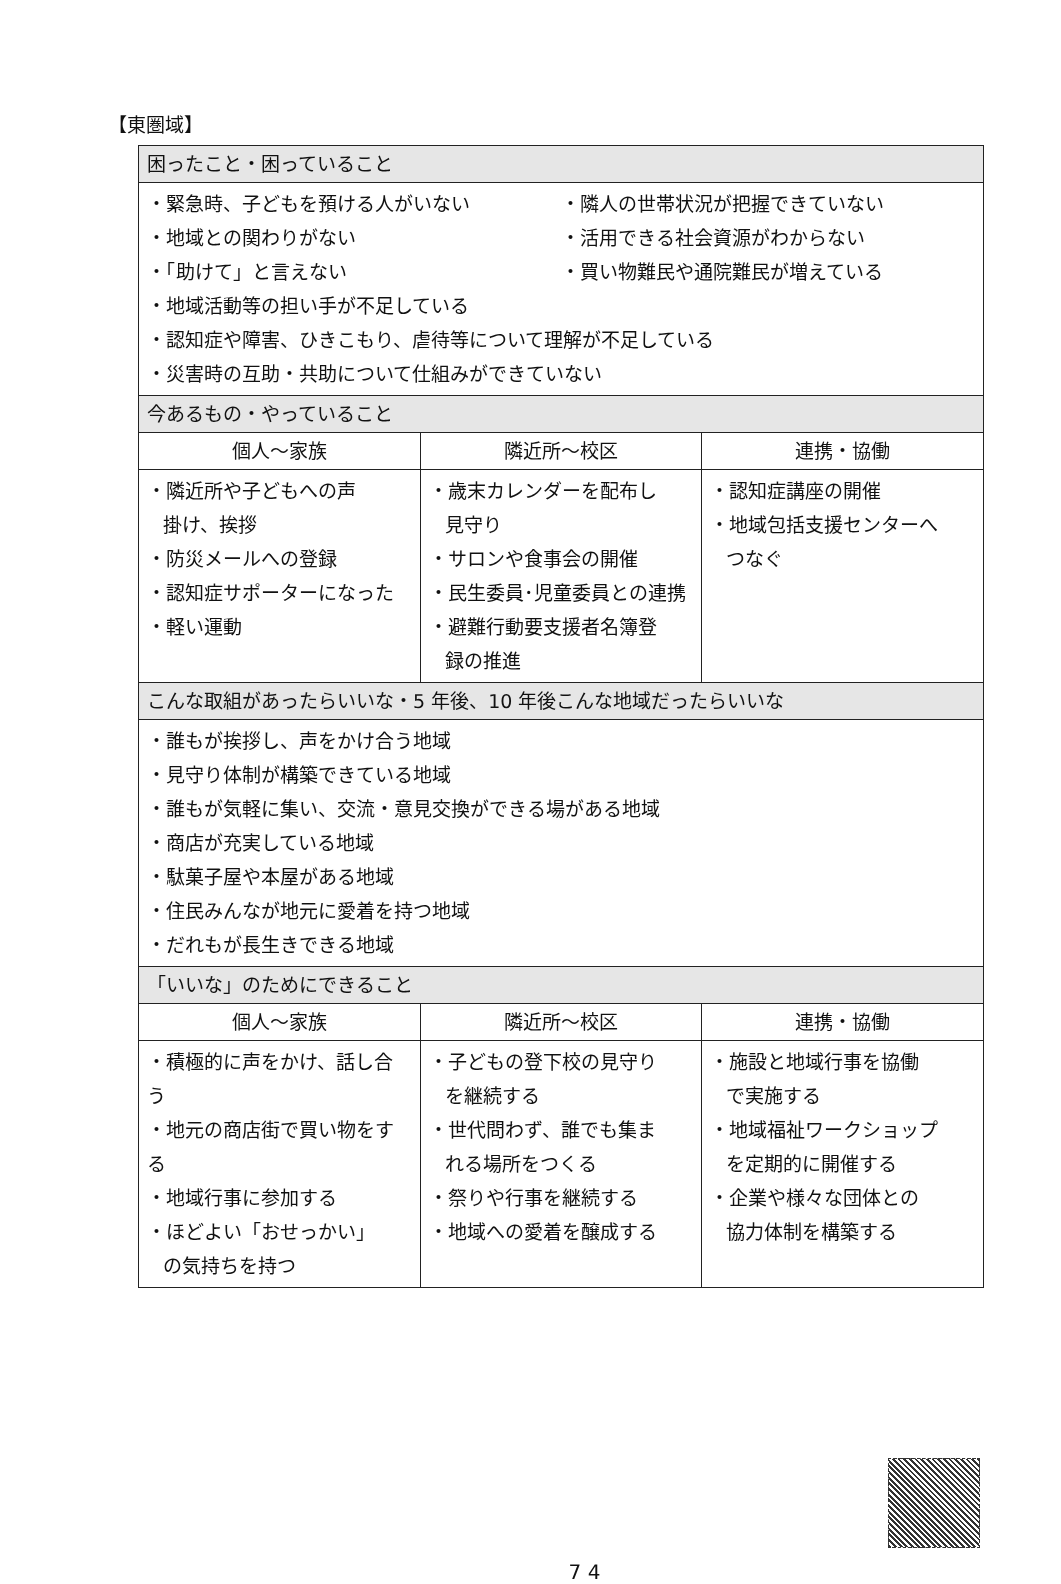【東圏域】
| 困ったこと・困っていること | | |
| --- | --- | --- |
| ・緊急時、子どもを預ける人がいない ・地域との関わりがない ・「助けて」と言えない ・隣人の世帯状況が把握できていない ・活用できる社会資源がわからない ・買い物難民や通院難民が増えている ・地域活動等の担い手が不足している ・認知症や障害、ひきこもり、虐待等について理解が不足している ・災害時の互助・共助について仕組みができていない | | |
| 今あるもの・やっていること | | |
| 個人～家族 | 隣近所～校区 | 連携・協働 |
| ・隣近所や子どもへの声 掛け、挨拶 ・防災メールへの登録 ・認知症サポーターになった ・軽い運動 | ・歳末カレンダーを配布し 見守り ・サロンや食事会の開催 ・民生委員･児童委員との連携 ・避難行動要支援者名簿登 録の推進 | ・認知症講座の開催 ・地域包括支援センターへ つなぐ |
| こんな取組があったらいいな・5 年後、10 年後こんな地域だったらいいな | | |
| ・誰もが挨拶し、声をかけ合う地域 ・見守り体制が構築できている地域 ・誰もが気軽に集い、交流・意見交換ができる場がある地域 ・商店が充実している地域 ・駄菓子屋や本屋がある地域 ・住民みんなが地元に愛着を持つ地域 ・だれもが長生きできる地域 | | |
| 「いいな」のためにできること | | |
| 個人～家族 | 隣近所～校区 | 連携・協働 |
| ・積極的に声をかけ、話し合う ・地元の商店街で買い物をする ・地域行事に参加する ・ほどよい「おせっかい」 の気持ちを持つ | ・子どもの登下校の見守り を継続する ・世代問わず、誰でも集ま れる場所をつくる ・祭りや行事を継続する ・地域への愛着を醸成する | ・施設と地域行事を協働 で実施する ・地域福祉ワークショップ を定期的に開催する ・企業や様々な団体との 協力体制を構築する |
7 4